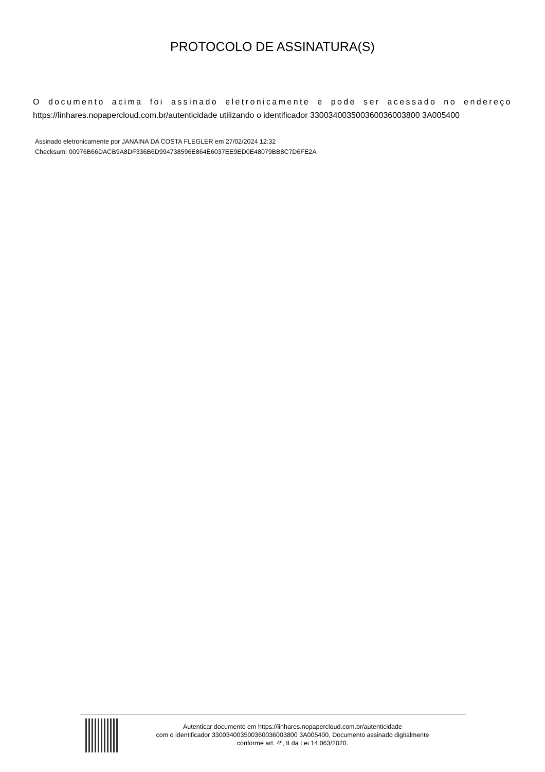PROTOCOLO DE ASSINATURA(S)
O documento acima foi assinado eletronicamente e pode ser acessado no endereço
https://linhares.nopapercloud.com.br/autenticidade utilizando o identificador 330034003500360036003800 3A005400
Assinado eletronicamente por JANAINA DA COSTA FLEGLER em 27/02/2024 12:32
Checksum: 00976B66DACB9A8DF336B6D994738596E864E6037EE9ED0E48079BB8C7D6FE2A
Autenticar documento em https://linhares.nopapercloud.com.br/autenticidade
com o identificador 330034003500360036003800 3A005400, Documento assinado digitalmente
conforme art. 4º, II da Lei 14.063/2020.